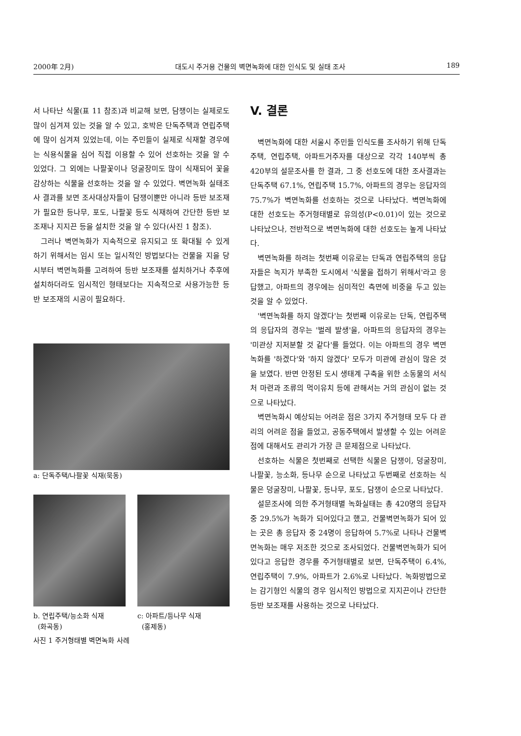2000年 2月) 대도시 주거용 건물의 벽면녹화에 대한 인식도 및 실태 조사 189
서 나타난 식물(표 11 참조)과 비교해 보면, 담쟁이는 실제로도 많이 심겨져 있는 것을 알 수 있고, 호박은 단독주택과 연립주택에 많이 심겨져 있었는데, 이는 주민들이 실제로 식재할 경우에는 식용식물을 심어 직접 이용할 수 있어 선호하는 것을 알 수 있었다. 그 외에는 나팔꽃이나 덩굴장미도 많이 식재되어 꽃을 감상하는 식물을 선호하는 것을 알 수 있었다. 벽면녹화 실태조사 결과를 보면 조사대상자들이 담쟁이뿐만 아니라 등반 보조재가 필요한 등나무, 포도, 나팔꽃 등도 식재하여 간단한 등반 보조재나 지지끈 등을 설치한 것을 알 수 있다(사진 1 참조).
그러나 벽면녹화가 지속적으로 유지되고 또 확대될 수 있게 하기 위해서는 임시 또는 일시적인 방법보다는 건물을 지을 당시부터 벽면녹화를 고려하여 등반 보조재를 설치하거나 추후에 설치하더라도 임시적인 형태보다는 지속적으로 사용가능한 등반 보조재의 시공이 필요하다.
a: 단독주택/나팔꽃 식재(묵동)
b. 연립주택/능소화 식재
(화곡동)
c: 아파트/등나무 식재
(홍제동)
사진 1 주거형태별 벽면녹화 사례
V. 결론
벽면녹화에 대한 서울시 주민들 인식도를 조사하기 위해 단독주택, 연립주택, 아파트거주자를 대상으로 각각 140부씩 총 420부의 설문조사를 한 결과, 그 중 선호도에 대한 조사결과는 단독주택 67.1%, 연립주택 15.7%, 아파트의 경우는 응답자의 75.7%가 벽면녹화를 선호하는 것으로 나타났다. 벽면녹화에 대한 선호도는 주거형태별로 유의성(P<0.01)이 있는 것으로 나타났으나, 전반적으로 벽면녹화에 대한 선호도는 높게 나타났다.
벽면녹화를 하려는 첫번째 이유로는 단독과 연립주택의 응답자들은 녹지가 부족한 도시에서 '식물을 접하기 위해서'라고 응답했고, 아파트의 경우에는 심미적인 측면에 비중을 두고 있는 것을 알 수 있었다.
'벽면녹화를 하지 않겠다'는 첫번째 이유로는 단독, 연립주택의 응답자의 경우는 '벌레 발생'을, 아파트의 응답자의 경우는 '미관상 지저분할 것 같다'를 들었다. 이는 아파트의 경우 벽면녹화를 '하겠다'와 '하지 않겠다' 모두가 미관에 관심이 많은 것을 보였다. 반면 안정된 도시 생태계 구축을 위한 소동물의 서식처 마련과 조류의 먹이유치 등에 관해서는 거의 관심이 없는 것으로 나타났다.
벽면녹화시 예상되는 어려운 점은 3가지 주거형태 모두 다 관리의 어려운 점을 들었고, 공동주택에서 발생할 수 있는 어려운 점에 대해서도 관리가 가장 큰 문제점으로 나타났다.
선호하는 식물은 첫번째로 선택한 식물은 담쟁이, 덩굴장미, 나팔꽃, 능소화, 등나무 순으로 나타났고 두번째로 선호하는 식물은 덩굴장미, 나팔꽃, 등나무, 포도, 담쟁이 순으로 나타났다.
설문조사에 의한 주거형태별 녹화실태는 총 420명의 응답자 중 29.5%가 녹화가 되어있다고 했고, 건물벽면녹화가 되어 있는 곳은 총 응답자 중 24명이 응답하여 5.7%로 나타나 건물벽면녹화는 매우 저조한 것으로 조사되었다. 건물벽면녹화가 되어있다고 응답한 경우를 주거형태별로 보면, 단독주택이 6.4%, 연립주택이 7.9%, 아파트가 2.6%로 나타났다. 녹화방법으로는 감기형인 식물의 경우 임시적인 방법으로 지지끈이나 간단한 등반 보조재를 사용하는 것으로 나타났다.